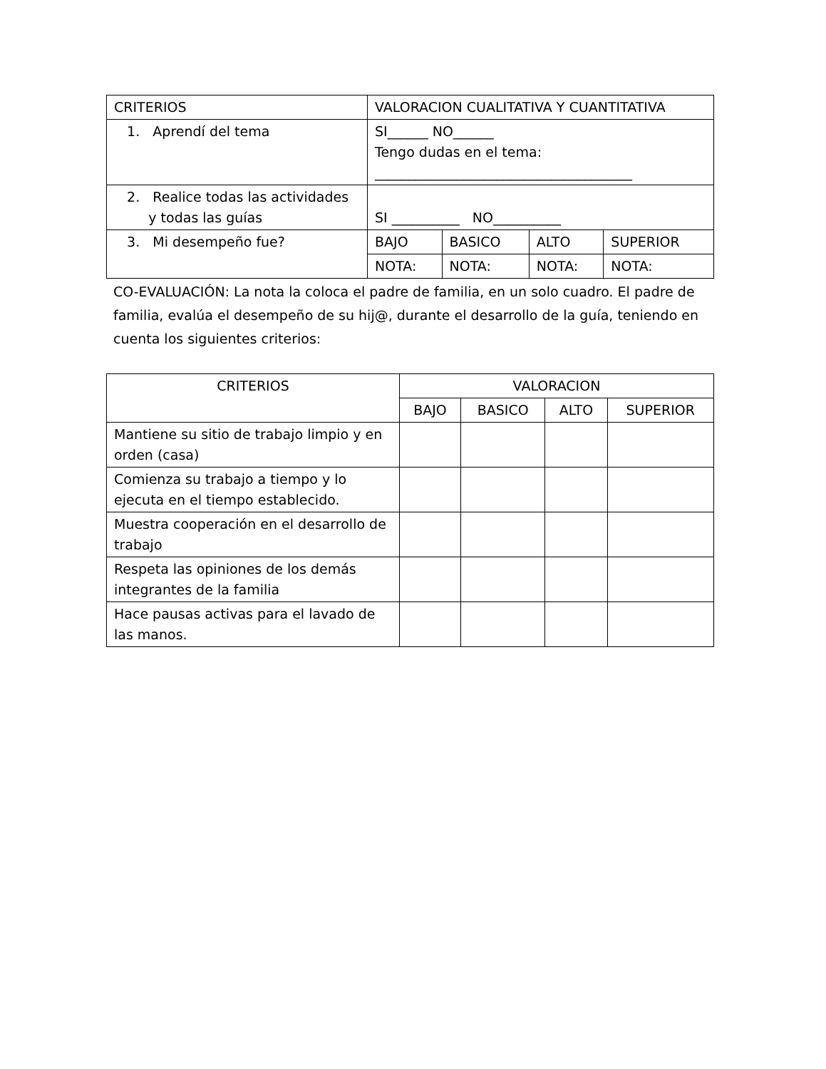| CRITERIOS | VALORACION CUALITATIVA Y CUANTITATIVA | | | |
| 1. Aprendí del tema | SI______ NO______ Tengo dudas en el tema: ______________________________________ | | | |
| 2. Realice todas las actividades y todas las guías | SI __________ NO__________ | | | |
| 3. Mi desempeño fue? | BAJO | BASICO | ALTO | SUPERIOR |
| | NOTA: | NOTA: | NOTA: | NOTA: |
CO-EVALUACIÓN: La nota la coloca el padre de familia, en un solo cuadro. El padre de familia, evalúa el desempeño de su hij@, durante el desarrollo de la guía, teniendo en cuenta los siguientes criterios:
| CRITERIOS | VALORACION | | | |
| --- | --- | --- | --- | --- |
| | BAJO | BASICO | ALTO | SUPERIOR |
| Mantiene su sitio de trabajo limpio y en orden (casa) | | | | |
| Comienza su trabajo a tiempo y lo ejecuta en el tiempo establecido. | | | | |
| Muestra cooperación en el desarrollo de trabajo | | | | |
| Respeta las opiniones de los demás integrantes de la familia | | | | |
| Hace pausas activas para el lavado de las manos. | | | | |